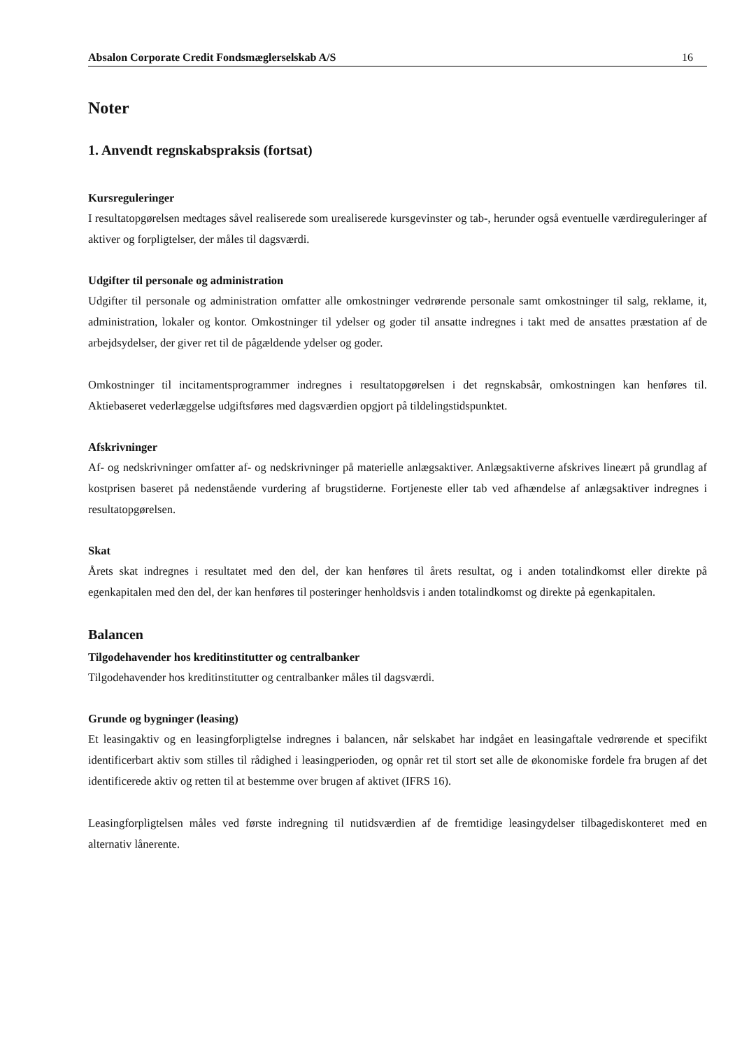Absalon Corporate Credit Fondsmæglerselskab A/S 16
Noter
1. Anvendt regnskabspraksis (fortsat)
Kursreguleringer
I resultatopgørelsen medtages såvel realiserede som urealiserede kursgevinster og tab-, herunder også eventuelle værdireguleringer af aktiver og forpligtelser, der måles til dagsværdi.
Udgifter til personale og administration
Udgifter til personale og administration omfatter alle omkostninger vedrørende personale samt omkostninger til salg, reklame, it, administration, lokaler og kontor. Omkostninger til ydelser og goder til ansatte indregnes i takt med de ansattes præstation af de arbejdsydelser, der giver ret til de pågældende ydelser og goder.
Omkostninger til incitamentsprogrammer indregnes i resultatopgørelsen i det regnskabsår, omkostningen kan henføres til. Aktiebaseret vederlæggelse udgiftsføres med dagsværdien opgjort på tildelingstidspunktet.
Afskrivninger
Af- og nedskrivninger omfatter af- og nedskrivninger på materielle anlægsaktiver. Anlægsaktiverne afskrives lineært på grundlag af kostprisen baseret på nedenstående vurdering af brugstiderne. Fortjeneste eller tab ved afhændelse af anlægsaktiver indregnes i resultatopgørelsen.
Skat
Årets skat indregnes i resultatet med den del, der kan henføres til årets resultat, og i anden totalindkomst eller direkte på egenkapitalen med den del, der kan henføres til posteringer henholdsvis i anden totalindkomst og direkte på egenkapitalen.
Balancen
Tilgodehavender hos kreditinstitutter og centralbanker
Tilgodehavender hos kreditinstitutter og centralbanker måles til dagsværdi.
Grunde og bygninger (leasing)
Et leasingaktiv og en leasingforpligtelse indregnes i balancen, når selskabet har indgået en leasingaftale vedrørende et specifikt identificerbart aktiv som stilles til rådighed i leasingperioden, og opnår ret til stort set alle de økonomiske fordele fra brugen af det identificerede aktiv og retten til at bestemme over brugen af aktivet (IFRS 16).
Leasingforpligtelsen måles ved første indregning til nutidsværdien af de fremtidige leasingydelser tilbagediskonteret med en alternativ lånerente.